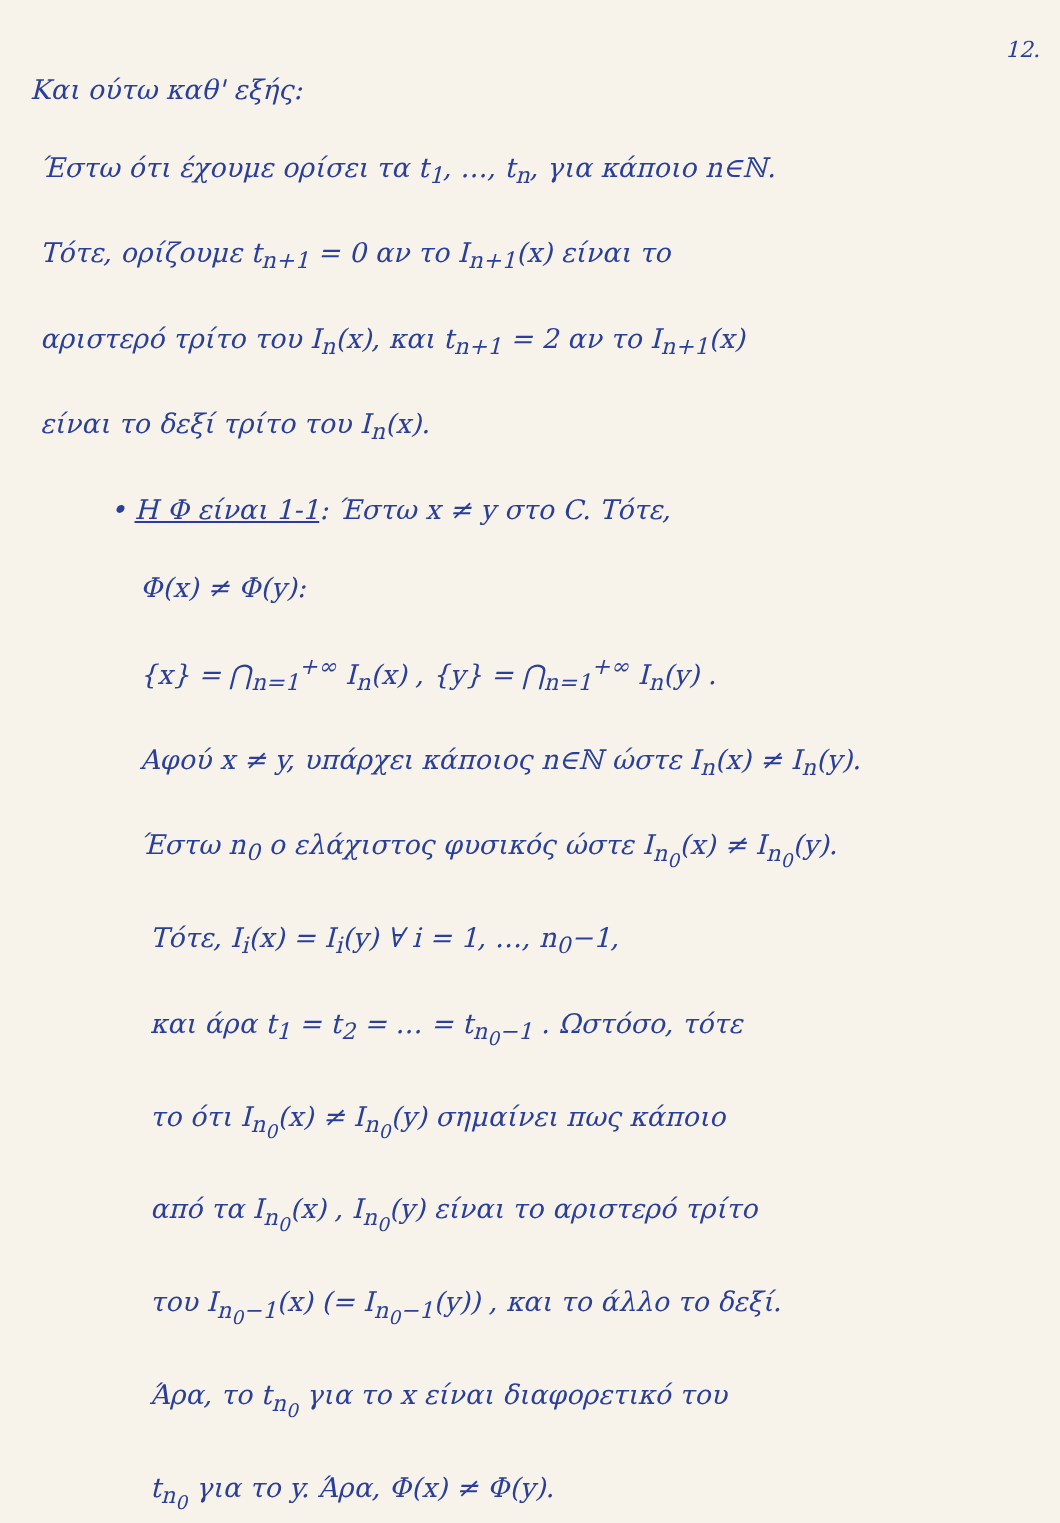12.
Και ούτω καθ' εξής:
Έστω ότι έχουμε ορίσει τα t<sub>1</sub>, …, t<sub>n</sub>, για κάποιο n∈ℕ.
Τότε, ορίζουμε t<sub>n+1</sub> = 0 αν το I<sub>n+1</sub>(x) είναι το
αριστερό τρίτο του I<sub>n</sub>(x), και t<sub>n+1</sub> = 2 αν το I<sub>n+1</sub>(x)
είναι το δεξί τρίτο του I<sub>n</sub>(x).
• Η Φ είναι 1-1: Έστω x ≠ y στο C. Τότε,
Φ(x) ≠ Φ(y):
{x} = ⋂<sub>n=1</sub><sup>+∞</sup> I<sub>n</sub>(x) , {y} = ⋂<sub>n=1</sub><sup>+∞</sup> I<sub>n</sub>(y) .
Αφού x ≠ y, υπάρχει κάποιος n∈ℕ ώστε I<sub>n</sub>(x) ≠ I<sub>n</sub>(y).
Έστω n<sub>0</sub> ο ελάχιστος φυσικός ώστε I<sub>n<sub>0</sub></sub>(x) ≠ I<sub>n<sub>0</sub></sub>(y).
Τότε, I<sub>i</sub>(x) = I<sub>i</sub>(y) ∀ i = 1, …, n<sub>0</sub>−1,
και άρα t<sub>1</sub> = t<sub>2</sub> = … = t<sub>n<sub>0</sub>−1</sub> . Ωστόσο, τότε
το ότι I<sub>n<sub>0</sub></sub>(x) ≠ I<sub>n<sub>0</sub></sub>(y) σημαίνει πως κάποιο
από τα I<sub>n<sub>0</sub></sub>(x) , I<sub>n<sub>0</sub></sub>(y) είναι το αριστερό τρίτο
του I<sub>n<sub>0</sub>−1</sub>(x) (= I<sub>n<sub>0</sub>−1</sub>(y)) , και το άλλο το δεξί.
Άρα, το t<sub>n<sub>0</sub></sub> για το x είναι διαφορετικό του
t<sub>n<sub>0</sub></sub> για το y. Άρα, Φ(x) ≠ Φ(y).